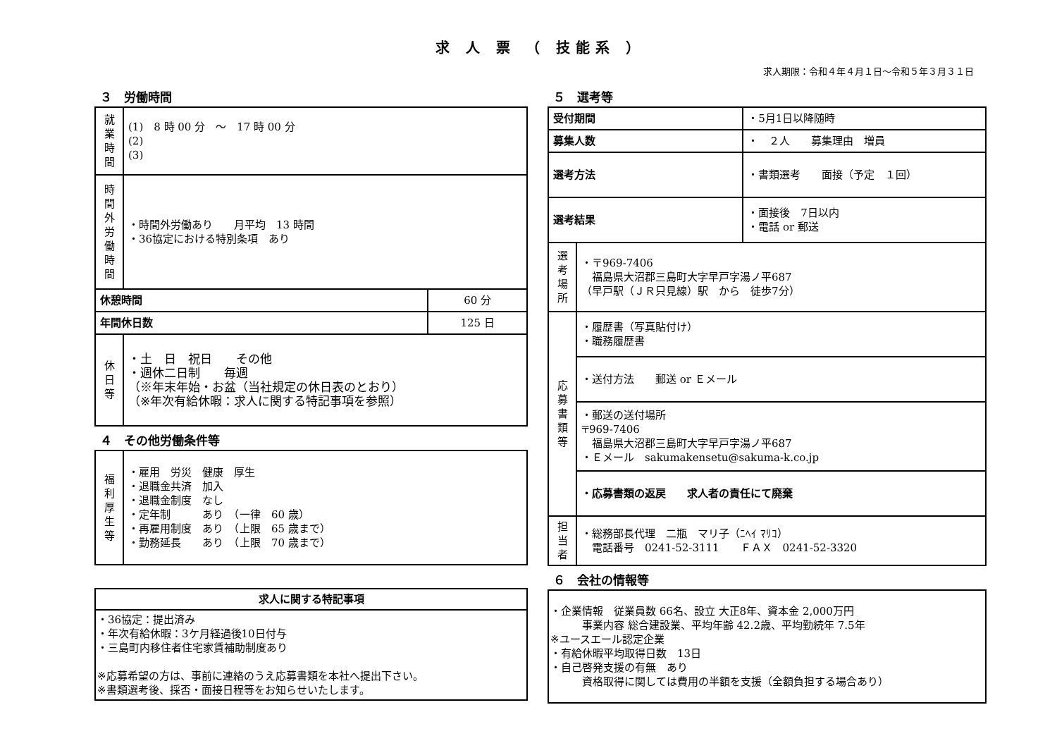求 人 票 （ 技能系 ）
求人期限：令和４年４月１日〜令和５年３月３１日
３　労働時間
| 就 業 時 間 | (1) 8 時 00 分 〜 17 時 00 分 (2) (3) | |
| 時 間 外 労 働 時 間 | ・時間外労働あり 月平均 13 時間 ・36協定における特別条項 あり | |
| 休憩時間 | | 60 分 |
| 年間休日数 | | 125 日 |
| 休 日 等 | ・土 日 祝日 その他 ・週休二日制 毎週 （※年末年始・お盆（当社規定の休日表のとおり） （※年次有給休暇：求人に関する特記事項を参照） | |
４　その他労働条件等
| 福 利 厚 生 等 | ・雇用 労災 健康 厚生 ・退職金共済 加入 ・退職金制度 なし ・定年制 あり （一律 60 歳） ・再雇用制度 あり （上限 65 歳まで） ・勤務延長 あり （上限 70 歳まで） |
| 求人に関する特記事項 |
| --- |
| ・36協定：提出済み ・年次有給休暇：3ケ月経過後10日付与 ・三島町内移住者住宅家賃補助制度あり ※応募希望の方は、事前に連絡のうえ応募書類を本社へ提出下さい。 ※書類選考後、採否・面接日程等をお知らせいたします。 |
５　選考等
| 受付期間 | | ・5月1日以降随時 |
| 募集人数 | | ・ ２人 募集理由 増員 |
| 選考方法 | | ・書類選考 面接（予定 １回） |
| 選考結果 | | ・面接後 7日以内 ・電話 or 郵送 |
| 選 考 場 所 | ・〒969-7406 福島県大沼郡三島町大字早戸字湯ノ平687 （早戸駅（ＪＲ只見線）駅 から 徒歩7分） | |
| 応 募 書 類 等 | ・履歴書（写真貼付け） ・職務履歴書 | |
| | ・送付方法 郵送 or Ｅメール | |
| | ・郵送の送付場所 〒969-7406 福島県大沼郡三島町大字早戸字湯ノ平687 ・Ｅメール sakumakensetu@sakuma-k.co.jp | |
| | ・応募書類の返戻 求人者の責任にて廃棄 | |
| 担 当 者 | ・総務部長代理 二瓶 マリ子（ﾆﾍｲ ﾏﾘｺ） 電話番号 0241-52-3111 ＦＡＸ 0241-52-3320 | |
６　会社の情報等
| ・企業情報 従業員数 66名、設立 大正8年、資本金 2,000万円 事業内容 総合建設業、平均年齢 42.2歳、平均勤続年 7.5年 ※ユースエール認定企業 ・有給休暇平均取得日数 13日 ・自己啓発支援の有無 あり 資格取得に関しては費用の半額を支援（全額負担する場合あり） |